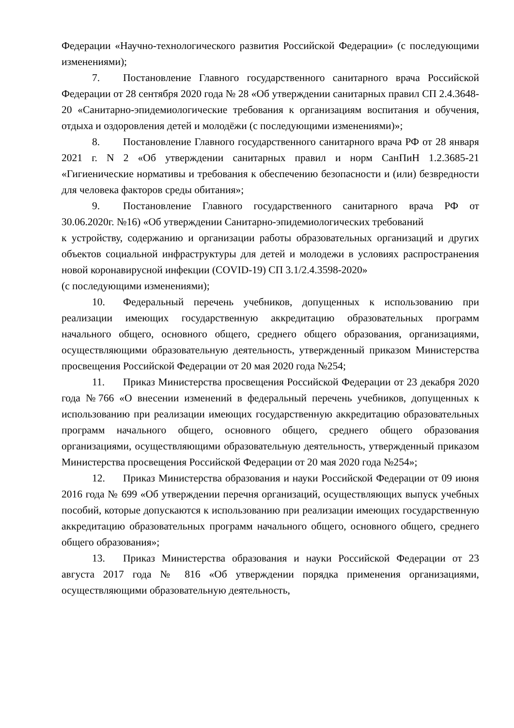Федерации «Научно-технологического развития Российской Федерации» (с последующими изменениями);
7. Постановление Главного государственного санитарного врача Российской Федерации от 28 сентября 2020 года № 28 «Об утверждении санитарных правил СП 2.4.3648-20 «Санитарно-эпидемиологические требования к организациям воспитания и обучения, отдыха и оздоровления детей и молодёжи (с последующими изменениями)»;
8. Постановление Главного государственного санитарного врача РФ от 28 января 2021 г. N 2 «Об утверждении санитарных правил и норм СанПиН 1.2.3685-21 «Гигиенические нормативы и требования к обеспечению безопасности и (или) безвредности для человека факторов среды обитания»;
9. Постановление Главного государственного санитарного врача РФ от 30.06.2020г. №16) «Об утверждении Санитарно-эпидемиологических требований
к устройству, содержанию и организации работы образовательных организаций и других объектов социальной инфраструктуры для детей и молодежи в условиях распространения новой коронавирусной инфекции (COVID-19) СП 3.1/2.4.3598-2020»
(с последующими изменениями);
10. Федеральный перечень учебников, допущенных к использованию при реализации имеющих государственную аккредитацию образовательных программ начального общего, основного общего, среднего общего образования, организациями, осуществляющими образовательную деятельность, утвержденный приказом Министерства просвещения Российской Федерации от 20 мая 2020 года №254;
11. Приказ Министерства просвещения Российской Федерации от 23 декабря 2020 года №766 «О внесении изменений в федеральный перечень учебников, допущенных к использованию при реализации имеющих государственную аккредитацию образовательных программ начального общего, основного общего, среднего общего образования организациями, осуществляющими образовательную деятельность, утвержденный приказом Министерства просвещения Российской Федерации от 20 мая 2020 года №254»;
12. Приказ Министерства образования и науки Российской Федерации от 09 июня 2016 года № 699 «Об утверждении перечня организаций, осуществляющих выпуск учебных пособий, которые допускаются к использованию при реализации имеющих государственную аккредитацию образовательных программ начального общего, основного общего, среднего общего образования»;
13. Приказ Министерства образования и науки Российской Федерации от 23 августа 2017 года № 816 «Об утверждении порядка применения организациями, осуществляющими образовательную деятельность,